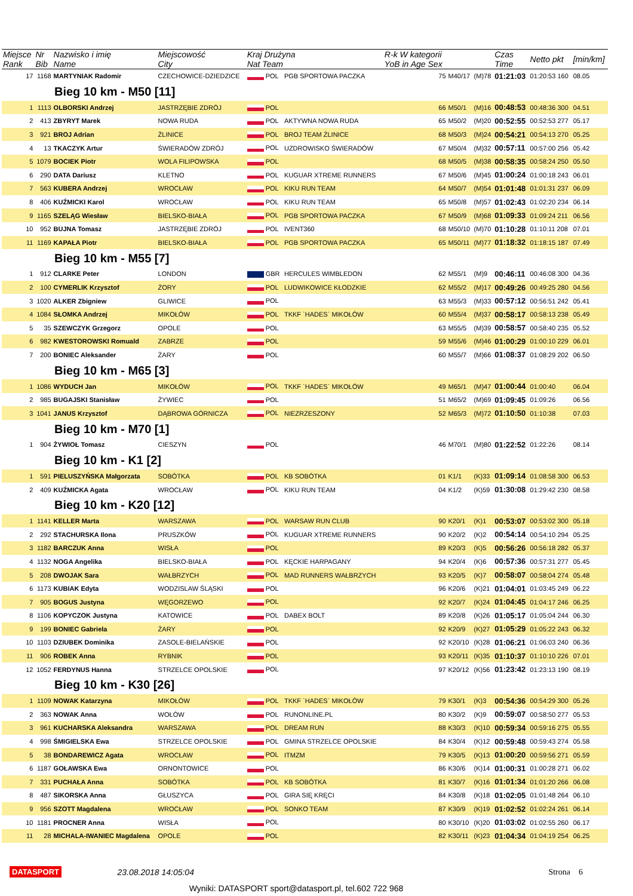| Miejsce Rank | Nr Bib | Nazwisko i imię Name | Miejscowość City | Kraj Drużyna Nat Team | | R-k W kategorii YoB in Age Sex | | | Czas Time | Netto pkt | [min/km] |
| --- | --- | --- | --- | --- | --- | --- | --- | --- | --- | --- | --- |
| 17 | 1168 | MARTYNIAK Radomir | CZECHOWICE-DZIEDZICE | POL | PGB SPORTOWA PACZKA | 75 | M40/17 | (M)78 | 01:21:03 | 01:20:53 160 | 08.05 |
| Bieg 10 km - M50 [11] | | | | | | | | | | | |
| 1 | 1113 | OLBORSKI Andrzej | JASTRZĘBIE ZDRÓJ | POL | | 66 | M50/1 | (M)16 | 00:48:53 | 00:48:36 300 | 04.51 |
| 2 | 413 | ZBYRYT Marek | NOWA RUDA | POL | AKTYWNA NOWA RUDA | 65 | M50/2 | (M)20 | 00:52:55 | 00:52:53 277 | 05.17 |
| 3 | 921 | BROJ Adrian | ŻLINICE | POL | BROJ TEAM ŻLINICE | 68 | M50/3 | (M)24 | 00:54:21 | 00:54:13 270 | 05.25 |
| 4 | 13 | TKACZYK Artur | ŚWIERADÓW ZDRÓJ | POL | UZDROWISKO ŚWIERADÓW | 67 | M50/4 | (M)32 | 00:57:11 | 00:57:00 256 | 05.42 |
| 5 | 1079 | BOCIEK Piotr | WOLA FILIPOWSKA | POL | | 68 | M50/5 | (M)38 | 00:58:35 | 00:58:24 250 | 05.50 |
| 6 | 290 | DATA Dariusz | KLETNO | POL | KUGUAR XTREME RUNNERS | 67 | M50/6 | (M)45 | 01:00:24 | 01:00:18 243 | 06.01 |
| 7 | 563 | KUBERA Andrzej | WROCŁAW | POL | KIKU RUN TEAM | 64 | M50/7 | (M)54 | 01:01:48 | 01:01:31 237 | 06.09 |
| 8 | 406 | KUŹMICKI Karol | WROCŁAW | POL | KIKU RUN TEAM | 65 | M50/8 | (M)57 | 01:02:43 | 01:02:20 234 | 06.14 |
| 9 | 1165 | SZELĄG Wiesław | BIELSKO-BIAŁA | POL | PGB SPORTOWA PACZKA | 67 | M50/9 | (M)68 | 01:09:33 | 01:09:24 211 | 06.56 |
| 10 | 952 | BUJNA Tomasz | JASTRZĘBIE ZDRÓJ | POL | IVENT360 | 68 | M50/10 | (M)70 | 01:10:28 | 01:10:11 208 | 07.01 |
| 11 | 1169 | KAPAŁA Piotr | BIELSKO-BIAŁA | POL | PGB SPORTOWA PACZKA | 65 | M50/11 | (M)77 | 01:18:32 | 01:18:15 187 | 07.49 |
| Bieg 10 km - M55 [7] | | | | | | | | | | | |
| 1 | 912 | CLARKE Peter | LONDON | GBR | HERCULES WIMBLEDON | 62 | M55/1 | (M)9 | 00:46:11 | 00:46:08 300 | 04.36 |
| 2 | 100 | CYMERLIK Krzysztof | ŻORY | POL | LUDWIKOWICE KŁODZKIE | 62 | M55/2 | (M)17 | 00:49:26 | 00:49:25 280 | 04.56 |
| 3 | 1020 | ALKER Zbigniew | GLIWICE | POL | | 63 | M55/3 | (M)33 | 00:57:12 | 00:56:51 242 | 05.41 |
| 4 | 1084 | SŁOMKA Andrzej | MIKOŁÓW | POL | TKKF `HADES` MIKOŁÓW | 60 | M55/4 | (M)37 | 00:58:17 | 00:58:13 238 | 05.49 |
| 5 | 35 | SZEWCZYK Grzegorz | OPOLE | POL | | 63 | M55/5 | (M)39 | 00:58:57 | 00:58:40 235 | 05.52 |
| 6 | 982 | KWESTOROWSKI Romuald | ZABRZE | POL | | 59 | M55/6 | (M)46 | 01:00:29 | 01:00:10 229 | 06.01 |
| 7 | 200 | BONIEC Aleksander | ŻARY | POL | | 60 | M55/7 | (M)66 | 01:08:37 | 01:08:29 202 | 06.50 |
| Bieg 10 km - M65 [3] | | | | | | | | | | | |
| 1 | 1086 | WYDUCH Jan | MIKOŁÓW | POL | TKKF `HADES` MIKOŁÓW | 49 | M65/1 | (M)47 | 01:00:44 | 01:00:40 | 06.04 |
| 2 | 985 | BUGAJSKI Stanisław | ŻYWIEC | POL | | 51 | M65/2 | (M)69 | 01:09:45 | 01:09:26 | 06.56 |
| 3 | 1041 | JANUS Krzysztof | DĄBROWA GÓRNICZA | POL | NIEZRZESZONY | 52 | M65/3 | (M)72 | 01:10:50 | 01:10:38 | 07.03 |
| Bieg 10 km - M70 [1] | | | | | | | | | | | |
| 1 | 904 | ŻYWIOŁ Tomasz | CIESZYN | POL | | 46 | M70/1 | (M)80 | 01:22:52 | 01:22:26 | 08.14 |
| Bieg 10 km - K1 [2] | | | | | | | | | | | |
| 1 | 591 | PIELUSZYŃSKA Małgorzata | SOBÓTKA | POL | KB SOBÓTKA | 01 | K1/1 | (K)33 | 01:09:14 | 01:08:58 300 | 06.53 |
| 2 | 409 | KUŹMICKA Agata | WROCŁAW | POL | KIKU RUN TEAM | 04 | K1/2 | (K)59 | 01:30:08 | 01:29:42 230 | 08.58 |
| Bieg 10 km - K20 [12] | | | | | | | | | | | |
| 1 | 1141 | KELLER Marta | WARSZAWA | POL | WARSAW RUN CLUB | 90 | K20/1 | (K)1 | 00:53:07 | 00:53:02 300 | 05.18 |
| 2 | 292 | STACHURSKA Ilona | PRUSZKÓW | POL | KUGUAR XTREME RUNNERS | 90 | K20/2 | (K)2 | 00:54:14 | 00:54:10 294 | 05.25 |
| 3 | 1182 | BARCZUK Anna | WISŁA | POL | | 89 | K20/3 | (K)5 | 00:56:26 | 00:56:18 282 | 05.37 |
| 4 | 1132 | NOGA Angelika | BIELSKO-BIAŁA | POL | KĘCKIE HARPAGANY | 94 | K20/4 | (K)6 | 00:57:36 | 00:57:31 277 | 05.45 |
| 5 | 208 | DWOJAK Sara | WAŁBRZYCH | POL | MAD RUNNERS WAŁBRZYCH | 93 | K20/5 | (K)7 | 00:58:07 | 00:58:04 274 | 05.48 |
| 6 | 1173 | KUBIAK Edyta | WODZISLAW ŚLĄSKI | POL | | 96 | K20/6 | (K)21 | 01:04:01 | 01:03:45 249 | 06.22 |
| 7 | 905 | BOGUS Justyna | WĘGORZEWO | POL | | 92 | K20/7 | (K)24 | 01:04:45 | 01:04:17 246 | 06.25 |
| 8 | 1106 | KOPYCZOK Justyna | KATOWICE | POL | DABEX BOLT | 89 | K20/8 | (K)26 | 01:05:17 | 01:05:04 244 | 06.30 |
| 9 | 199 | BONIEC Gabriela | ŻARY | POL | | 92 | K20/9 | (K)27 | 01:05:29 | 01:05:22 243 | 06.32 |
| 10 | 1103 | DZIUBEK Dominika | ZASOLE-BIELAŃSKIE | POL | | 92 | K20/10 | (K)28 | 01:06:21 | 01:06:03 240 | 06.36 |
| 11 | 906 | ROBEK Anna | RYBNIK | POL | | 93 | K20/11 | (K)35 | 01:10:37 | 01:10:10 226 | 07.01 |
| 12 | 1052 | FERDYNUS Hanna | STRZELCE OPOLSKIE | POL | | 97 | K20/12 | (K)56 | 01:23:42 | 01:23:13 190 | 08.19 |
| Bieg 10 km - K30 [26] | | | | | | | | | | | |
| 1 | 1109 | NOWAK Katarzyna | MIKOŁÓW | POL | TKKF `HADES` MIKOŁÓW | 79 | K30/1 | (K)3 | 00:54:36 | 00:54:29 300 | 05.26 |
| 2 | 363 | NOWAK Anna | WOŁÓW | POL | RUNONLINE.PL | 80 | K30/2 | (K)9 | 00:59:07 | 00:58:50 277 | 05.53 |
| 3 | 961 | KUCHARSKA Aleksandra | WARSZAWA | POL | DREAM RUN | 88 | K30/3 | (K)10 | 00:59:34 | 00:59:16 275 | 05.55 |
| 4 | 998 | ŚMIGIELSKA Ewa | STRZELCE OPOLSKIE | POL | GMINA STRZELCE OPOLSKIE | 84 | K30/4 | (K)12 | 00:59:48 | 00:59:43 274 | 05.58 |
| 5 | 38 | BONDAREWICZ Agata | WROCŁAW | POL | ITMZM | 79 | K30/5 | (K)13 | 01:00:20 | 00:59:56 271 | 05.59 |
| 6 | 1187 | GOŁAWSKA Ewa | ORNONTOWICE | POL | | 86 | K30/6 | (K)14 | 01:00:31 | 01:00:28 271 | 06.02 |
| 7 | 331 | PUCHAŁA Anna | SOBÓTKA | POL | KB SOBÓTKA | 81 | K30/7 | (K)16 | 01:01:34 | 01:01:20 266 | 06.08 |
| 8 | 487 | SIKORSKA Anna | GŁUSZYCA | POL | GIRA SIĘ KRĘCI | 84 | K30/8 | (K)18 | 01:02:05 | 01:01:48 264 | 06.10 |
| 9 | 956 | SZOTT Magdalena | WROCŁAW | POL | SONKO TEAM | 87 | K30/9 | (K)19 | 01:02:52 | 01:02:24 261 | 06.14 |
| 10 | 1181 | PROCNER Anna | WISŁA | POL | | 80 | K30/10 | (K)20 | 01:03:02 | 01:02:55 260 | 06.17 |
| 11 | 28 | MICHALA-IWANIEC Magdalena | OPOLE | POL | | 82 | K30/11 | (K)23 | 01:04:34 | 01:04:19 254 | 06.25 |
DATASPORT 23.08.2018 14:05:04 Strona 6
Wyniki: DATASPORT sport@datasport.pl, tel.602 722 968